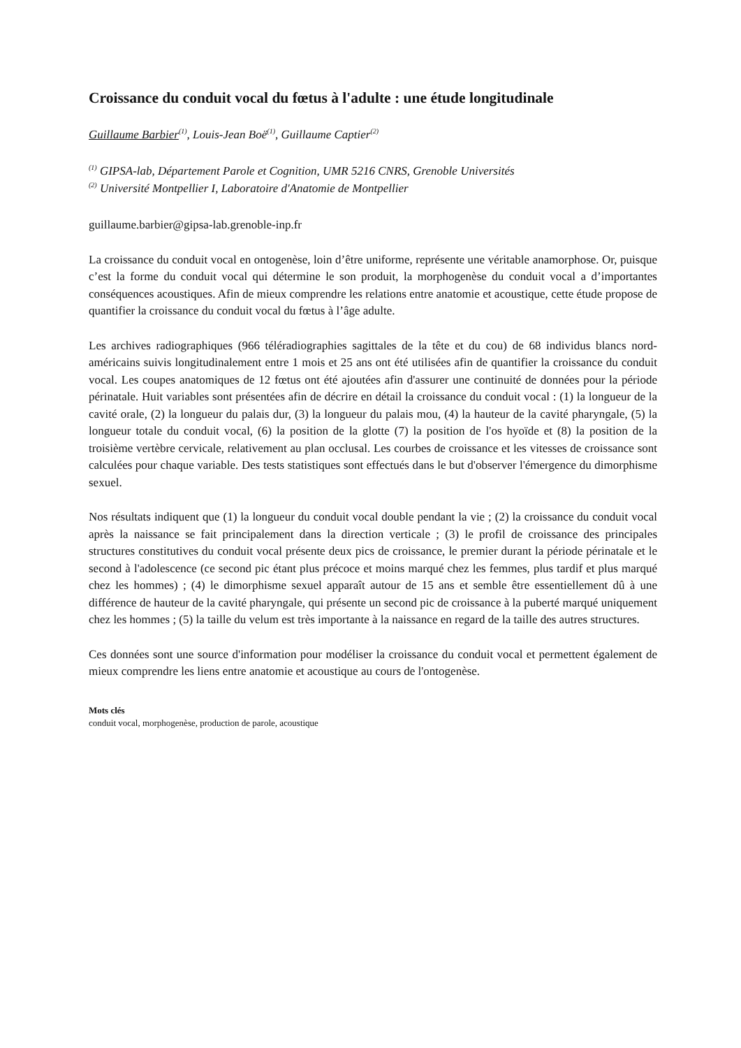Croissance du conduit vocal du fœtus à l'adulte : une étude longitudinale
Guillaume Barbier<sup>(1)</sup>, Louis-Jean Boë<sup>(1)</sup>, Guillaume Captier<sup>(2)</sup>
<sup>(1)</sup> GIPSA-lab, Département Parole et Cognition, UMR 5216 CNRS, Grenoble Universités
<sup>(2)</sup> Université Montpellier I, Laboratoire d'Anatomie de Montpellier
guillaume.barbier@gipsa-lab.grenoble-inp.fr
La croissance du conduit vocal en ontogenèse, loin d’être uniforme, représente une véritable anamorphose. Or, puisque c’est la forme du conduit vocal qui détermine le son produit, la morphogenèse du conduit vocal a d’importantes conséquences acoustiques. Afin de mieux comprendre les relations entre anatomie et acoustique, cette étude propose de quantifier la croissance du conduit vocal du fœtus à l’âge adulte.
Les archives radiographiques (966 téléradiographies sagittales de la tête et du cou) de 68 individus blancs nord-américains suivis longitudinalement entre 1 mois et 25 ans ont été utilisées afin de quantifier la croissance du conduit vocal. Les coupes anatomiques de 12 fœtus ont été ajoutées afin d'assurer une continuité de données pour la période périnatale. Huit variables sont présentées afin de décrire en détail la croissance du conduit vocal : (1) la longueur de la cavité orale, (2) la longueur du palais dur, (3) la longueur du palais mou, (4) la hauteur de la cavité pharyngale, (5) la longueur totale du conduit vocal, (6) la position de la glotte (7) la position de l'os hyoïde et (8) la position de la troisième vertèbre cervicale, relativement au plan occlusal. Les courbes de croissance et les vitesses de croissance sont calculées pour chaque variable. Des tests statistiques sont effectués dans le but d'observer l'émergence du dimorphisme sexuel.
Nos résultats indiquent que (1) la longueur du conduit vocal double pendant la vie ; (2) la croissance du conduit vocal après la naissance se fait principalement dans la direction verticale ; (3) le profil de croissance des principales structures constitutives du conduit vocal présente deux pics de croissance, le premier durant la période périnatale et le second à l'adolescence (ce second pic étant plus précoce et moins marqué chez les femmes, plus tardif et plus marqué chez les hommes) ; (4) le dimorphisme sexuel apparaît autour de 15 ans et semble être essentiellement dû à une différence de hauteur de la cavité pharyngale, qui présente un second pic de croissance à la puberté marqué uniquement chez les hommes ; (5) la taille du velum est très importante à la naissance en regard de la taille des autres structures.
Ces données sont une source d'information pour modéliser la croissance du conduit vocal et permettent également de mieux comprendre les liens entre anatomie et acoustique au cours de l'ontogenèse.
Mots clés
conduit vocal, morphogenèse, production de parole, acoustique